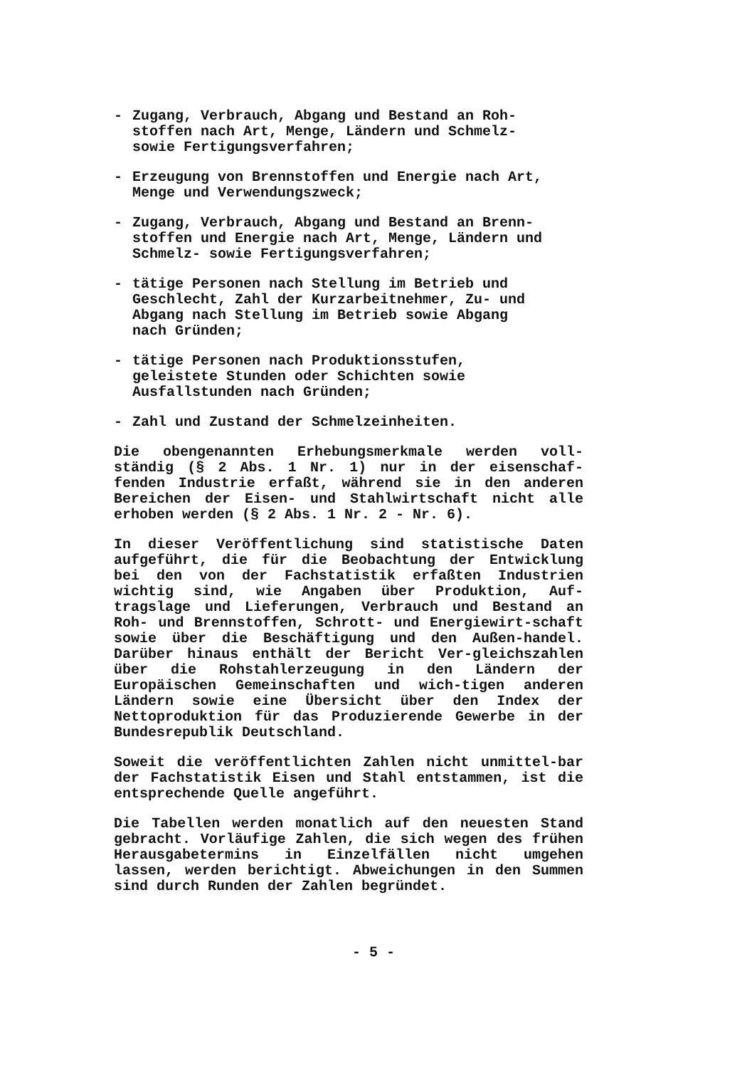- Zugang, Verbrauch, Abgang und Bestand an Roh-
stoffen nach Art, Menge, Ländern und Schmelz-
sowie Fertigungsverfahren;
- Erzeugung von Brennstoffen und Energie nach Art,
Menge und Verwendungszweck;
- Zugang, Verbrauch, Abgang und Bestand an Brenn-
stoffen und Energie nach Art, Menge, Ländern und
Schmelz- sowie Fertigungsverfahren;
- tätige Personen nach Stellung im Betrieb und
Geschlecht, Zahl der Kurzarbeitnehmer, Zu- und
Abgang nach Stellung im Betrieb sowie Abgang
nach Gründen;
- tätige Personen nach Produktionsstufen,
geleistete Stunden oder Schichten sowie
Ausfallstunden nach Gründen;
- Zahl und Zustand der Schmelzeinheiten.
Die obengenannten Erhebungsmerkmale werden voll-ständig (§ 2 Abs. 1 Nr. 1) nur in der eisenschaf-fenden Industrie erfaßt, während sie in den anderen Bereichen der Eisen- und Stahlwirtschaft nicht alle erhoben werden (§ 2 Abs. 1 Nr. 2 - Nr. 6).
In dieser Veröffentlichung sind statistische Daten aufgeführt, die für die Beobachtung der Entwicklung bei den von der Fachstatistik erfaßten Industrien wichtig sind, wie Angaben über Produktion, Auf-tragslage und Lieferungen, Verbrauch und Bestand an Roh- und Brennstoffen, Schrott- und Energiewirt-schaft sowie über die Beschäftigung und den Außen-handel. Darüber hinaus enthält der Bericht Ver-gleichszahlen über die Rohstahlerzeugung in den Ländern der Europäischen Gemeinschaften und wich-tigen anderen Ländern sowie eine Übersicht über den Index der Nettoproduktion für das Produzierende Gewerbe in der Bundesrepublik Deutschland.
Soweit die veröffentlichten Zahlen nicht unmittel-bar der Fachstatistik Eisen und Stahl entstammen, ist die entsprechende Quelle angeführt.
Die Tabellen werden monatlich auf den neuesten Stand gebracht. Vorläufige Zahlen, die sich wegen des frühen Herausgabetermins in Einzelfällen nicht umgehen lassen, werden berichtigt. Abweichungen in den Summen sind durch Runden der Zahlen begründet.
- 5 -